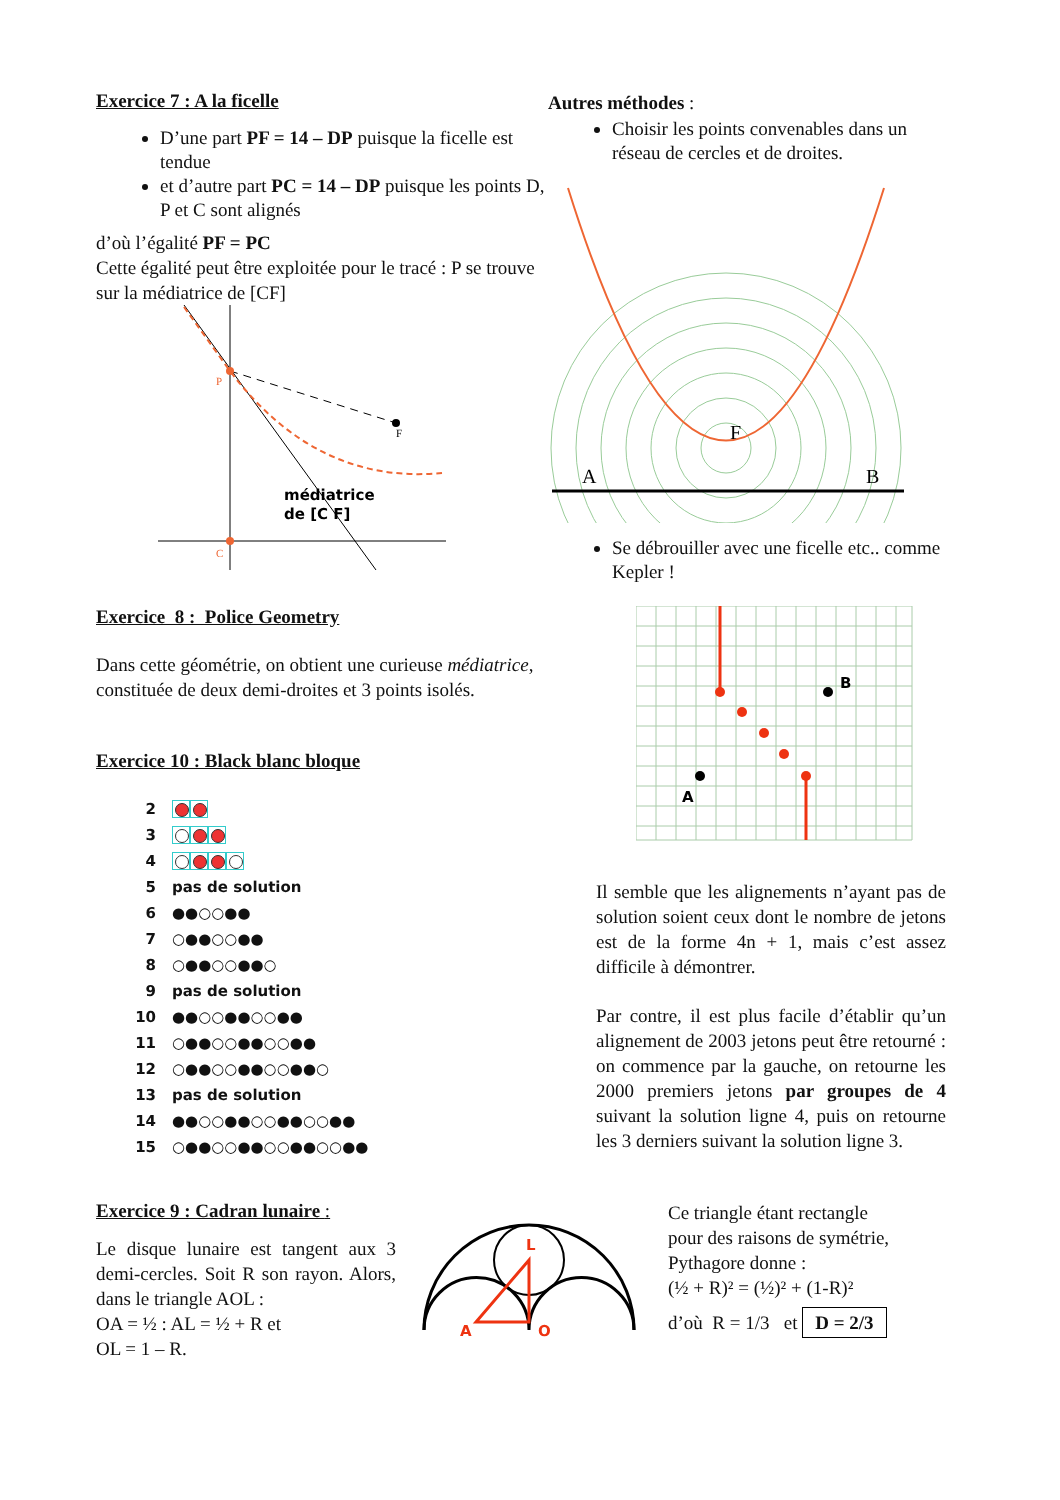Exercice 7 : A la ficelle
D’une part PF = 14 – DP puisque la ficelle est tendue
et d’autre part PC = 14 – DP puisque les points D, P et C sont alignés
d’où l’égalité PF = PC
Cette égalité peut être exploitée pour le tracé : P se trouve sur la médiatrice de [CF]
P
F
C
médiatrice
de [C F]
Autres méthodes :
Choisir les points convenables dans un réseau de cercles et de droites.
A
B
F
Se débrouiller avec une ficelle etc.. comme Kepler !
Exercice 8 : Police Geometry
Dans cette géométrie, on obtient une curieuse médiatrice, constituée de deux demi-droites et 3 points isolés.
Exercice 10 : Black blanc bloque
2
3
4
5 pas de solution
6 ●●○○●●
7 ○●●○○●●
8 ○●●○○●●○
9 pas de solution
10 ●●○○●●○○●●
11 ○●●○○●●○○●●
12 ○●●○○●●○○●●○
13 pas de solution
14 ●●○○●●○○●●○○●●
15 ○●●○○●●○○●●○○●●
B
A
Il semble que les alignements n’ayant pas de solution soient ceux dont le nombre de jetons est de la forme 4n + 1, mais c’est assez difficile à démontrer.
Par contre, il est plus facile d’établir qu’un alignement de 2003 jetons peut être retourné : on commence par la gauche, on retourne les 2000 premiers jetons par groupes de 4 suivant la solution ligne 4, puis on retourne les 3 derniers suivant la solution ligne 3.
Exercice 9 : Cadran lunaire :
Le disque lunaire est tangent aux 3 demi-cercles. Soit R son rayon. Alors, dans le triangle AOL :
OA = ½ : AL = ½ + R et
OL = 1 – R.
A
O
L
Ce triangle étant rectangle
pour des raisons de symétrie,
Pythagore donne :
(½ + R)² = (½)² + (1-R)²
d’où R = 1/3 et D = 2/3